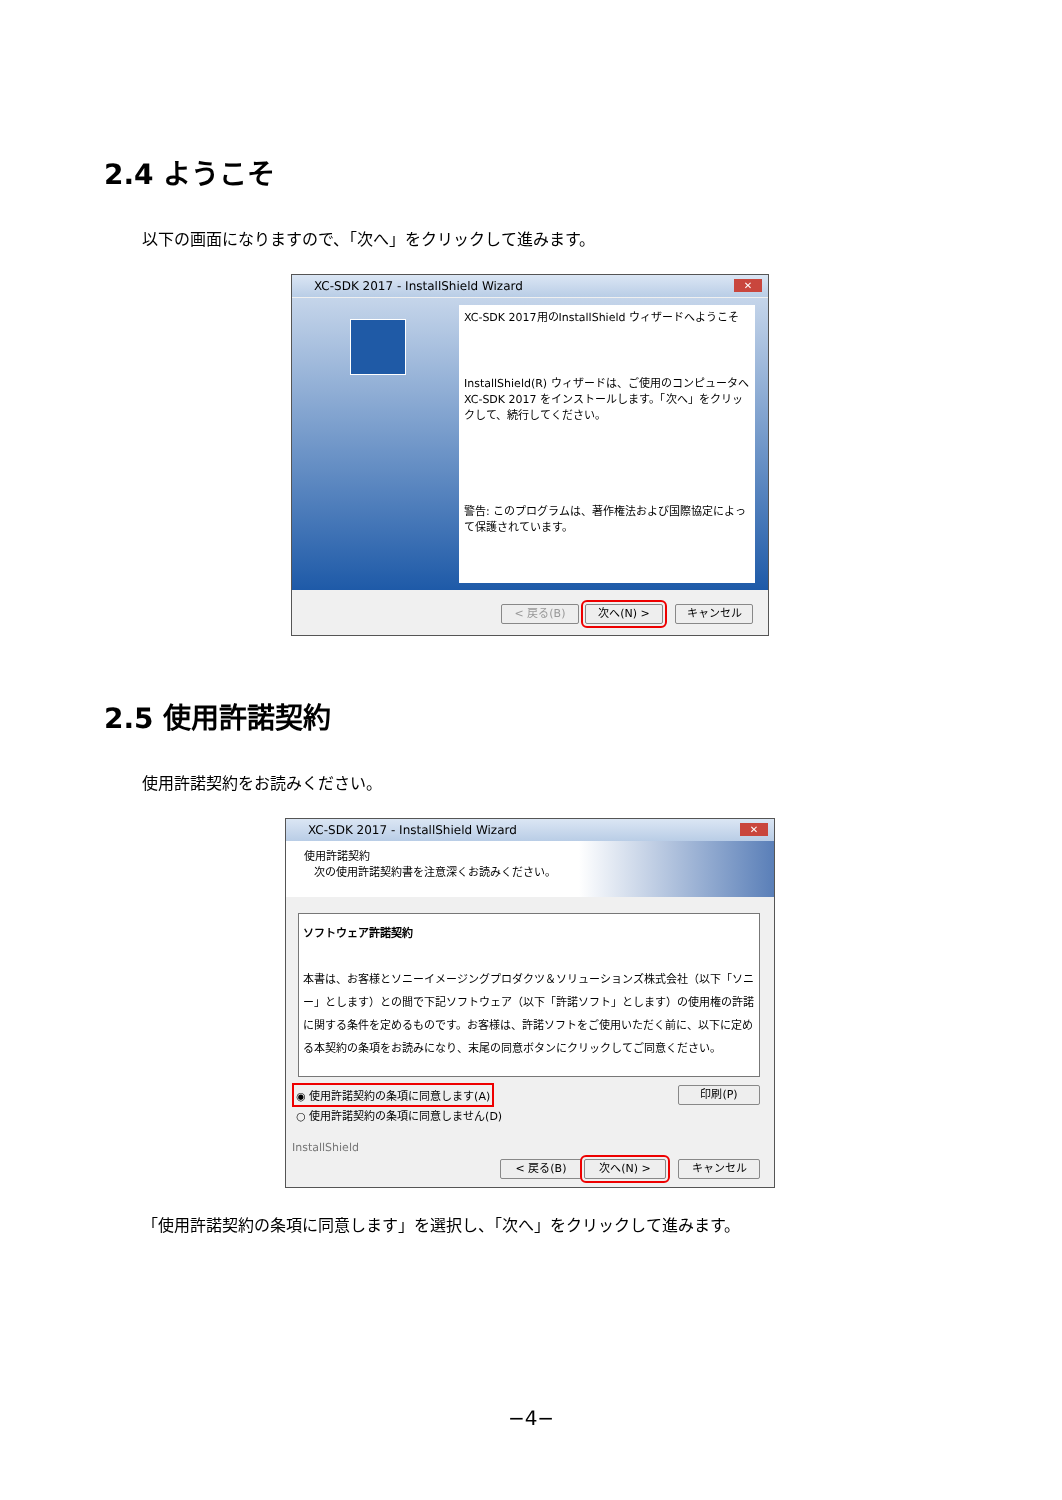2.4 ようこそ
以下の画面になりますので、「次へ」をクリックして進みます。
XC-SDK 2017 - InstallShield Wizard
✕
XC-SDK 2017用のInstallShield ウィザードへようこそ
InstallShield(R) ウィザードは、ご使用のコンピュータへ XC-SDK 2017 をインストールします。「次へ」をクリックして、続行してください。
警告: このプログラムは、著作権法および国際協定によって保護されています。
< 戻る(B) 次へ(N) > キャンセル
2.5 使用許諾契約
使用許諾契約をお読みください。
XC-SDK 2017 - InstallShield Wizard
✕
使用許諾契約
次の使用許諾契約書を注意深くお読みください。
ソフトウェア許諾契約
本書は、お客様とソニーイメージングプロダクツ＆ソリューションズ株式会社（以下「ソニー」とします）との間で下記ソフトウェア（以下「許諾ソフト」とします）の使用権の許諾に関する条件を定めるものです。お客様は、許諾ソフトをご使用いただく前に、以下に定める本契約の条項をお読みになり、末尾の同意ボタンにクリックしてご同意ください。
◉ 使用許諾契約の条項に同意します(A)
○ 使用許諾契約の条項に同意しません(D)
印刷(P)
InstallShield
< 戻る(B) 次へ(N) > キャンセル
「使用許諾契約の条項に同意します」を選択し、「次へ」をクリックして進みます。
−4−